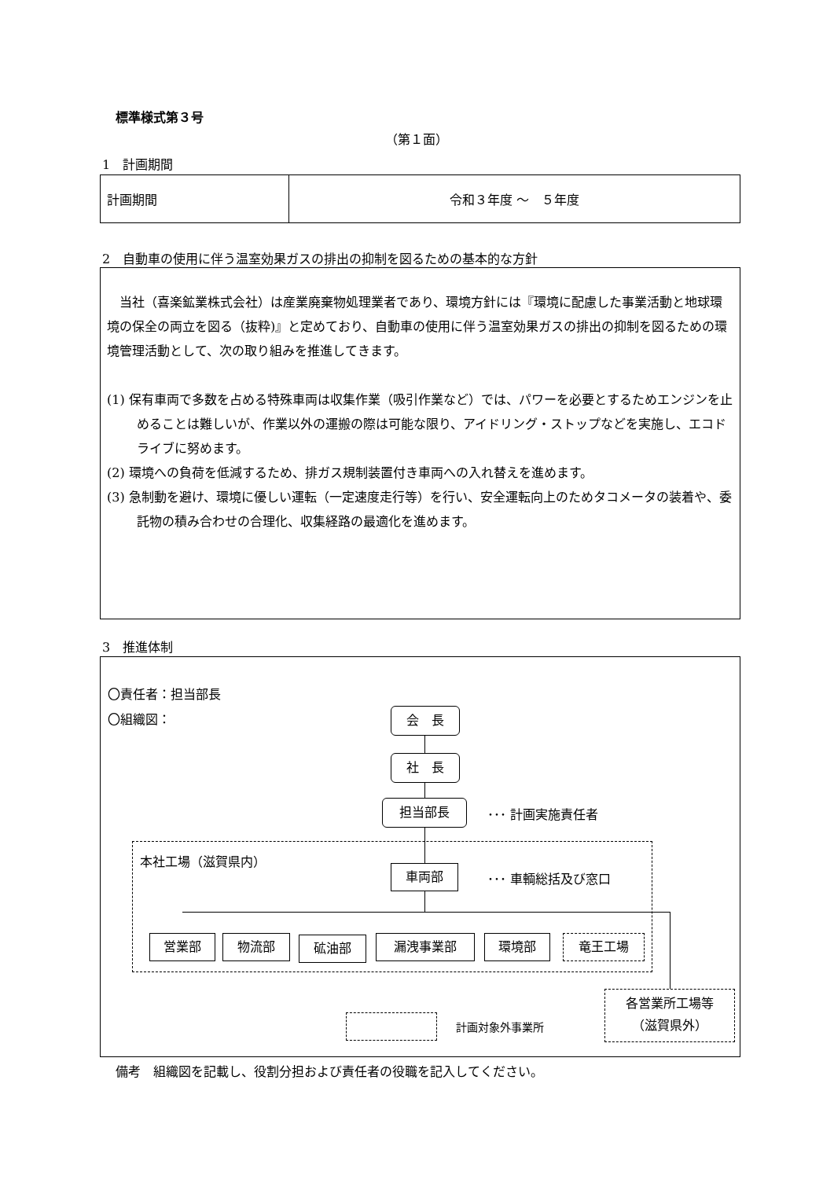標準様式第３号
（第１面）
1　計画期間
| 計画期間 | 令和３年度 ～ ５年度 |
2　自動車の使用に伴う温室効果ガスの排出の抑制を図るための基本的な方針
　当社（喜楽鉱業株式会社）は産業廃棄物処理業者であり、環境方針には『環境に配慮した事業活動と地球環境の保全の両立を図る（抜粋)』と定めており、自動車の使用に伴う温室効果ガスの排出の抑制を図るための環境管理活動として、次の取り組みを推進してきます。
(1) 保有車両で多数を占める特殊車両は収集作業（吸引作業など）では、パワーを必要とするためエンジンを止めることは難しいが、作業以外の運搬の際は可能な限り、アイドリング・ストップなどを実施し、エコドライブに努めます。
(2) 環境への負荷を低減するため、排ガス規制装置付き車両への入れ替えを進めます。
(3) 急制動を避け、環境に優しい運転（一定速度走行等）を行い、安全運転向上のためタコメータの装着や、委託物の積み合わせの合理化、収集経路の最適化を進めます。
3　推進体制
〇責任者：担当部長
〇組織図： 会　長
社　長
担当部長 ･･･ 計画実施責任者
本社工場（滋賀県内）
車両部 ･･･ 車輌総括及び窓口
営業部 物流部 砿油部 漏洩事業部 環境部 竜王工場
各営業所工場等
（滋賀県外）
計画対象外事業所
備考　組織図を記載し、役割分担および責任者の役職を記入してください。